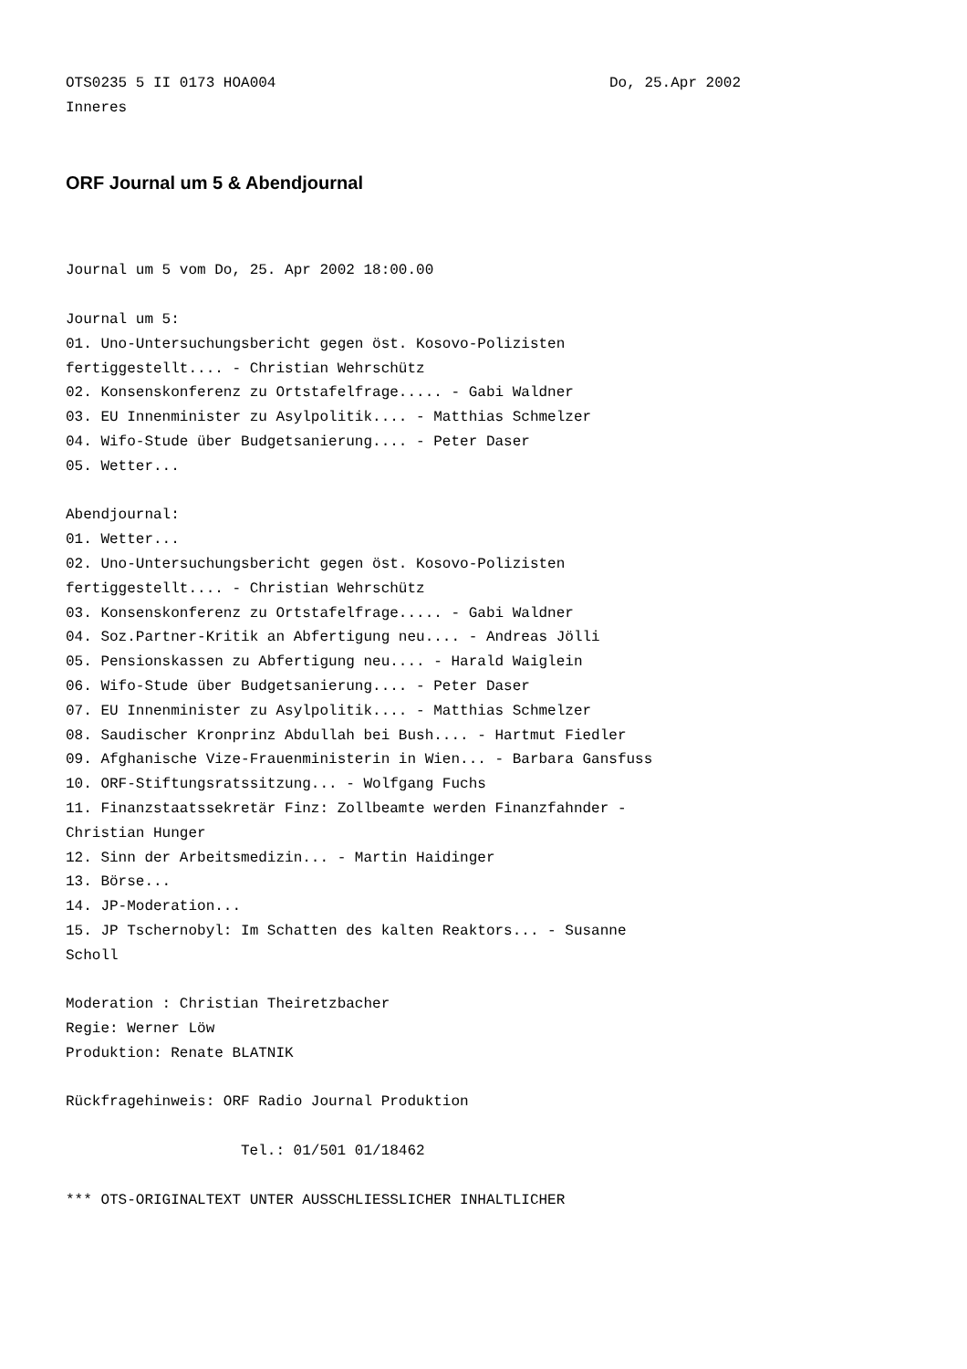OTS0235 5 II 0173 HOA004 Do, 25.Apr 2002
Inneres
ORF Journal um 5 & Abendjournal
Journal um 5 vom Do, 25. Apr 2002 18:00.00
Journal um 5:
01. Uno-Untersuchungsbericht gegen öst. Kosovo-Polizisten
fertiggestellt.... - Christian Wehrschütz
02. Konsenskonferenz zu Ortstafelfrage..... - Gabi Waldner
03. EU Innenminister zu Asylpolitik.... - Matthias Schmelzer
04. Wifo-Stude über Budgetsanierung.... - Peter Daser
05. Wetter...
Abendjournal:
01. Wetter...
02. Uno-Untersuchungsbericht gegen öst. Kosovo-Polizisten
fertiggestellt.... - Christian Wehrschütz
03. Konsenskonferenz zu Ortstafelfrage..... - Gabi Waldner
04. Soz.Partner-Kritik an Abfertigung neu.... - Andreas Jölli
05. Pensionskassen zu Abfertigung neu.... - Harald Waiglein
06. Wifo-Stude über Budgetsanierung.... - Peter Daser
07. EU Innenminister zu Asylpolitik.... - Matthias Schmelzer
08. Saudischer Kronprinz Abdullah bei Bush.... - Hartmut Fiedler
09. Afghanische Vize-Frauenministerin in Wien... - Barbara Gansfuss
10. ORF-Stiftungsratssitzung... - Wolfgang Fuchs
11. Finanzstaatssekretär Finz: Zollbeamte werden Finanzfahnder -
Christian Hunger
12. Sinn der Arbeitsmedizin... - Martin Haidinger
13. Börse...
14. JP-Moderation...
15. JP Tschernobyl: Im Schatten des kalten Reaktors... - Susanne
Scholl
Moderation : Christian Theiretzbacher
Regie: Werner Löw
Produktion: Renate BLATNIK
Rückfragehinweis: ORF Radio Journal Produktion
Tel.: 01/501 01/18462
*** OTS-ORIGINALTEXT UNTER AUSSCHLIESSLICHER INHALTLICHER